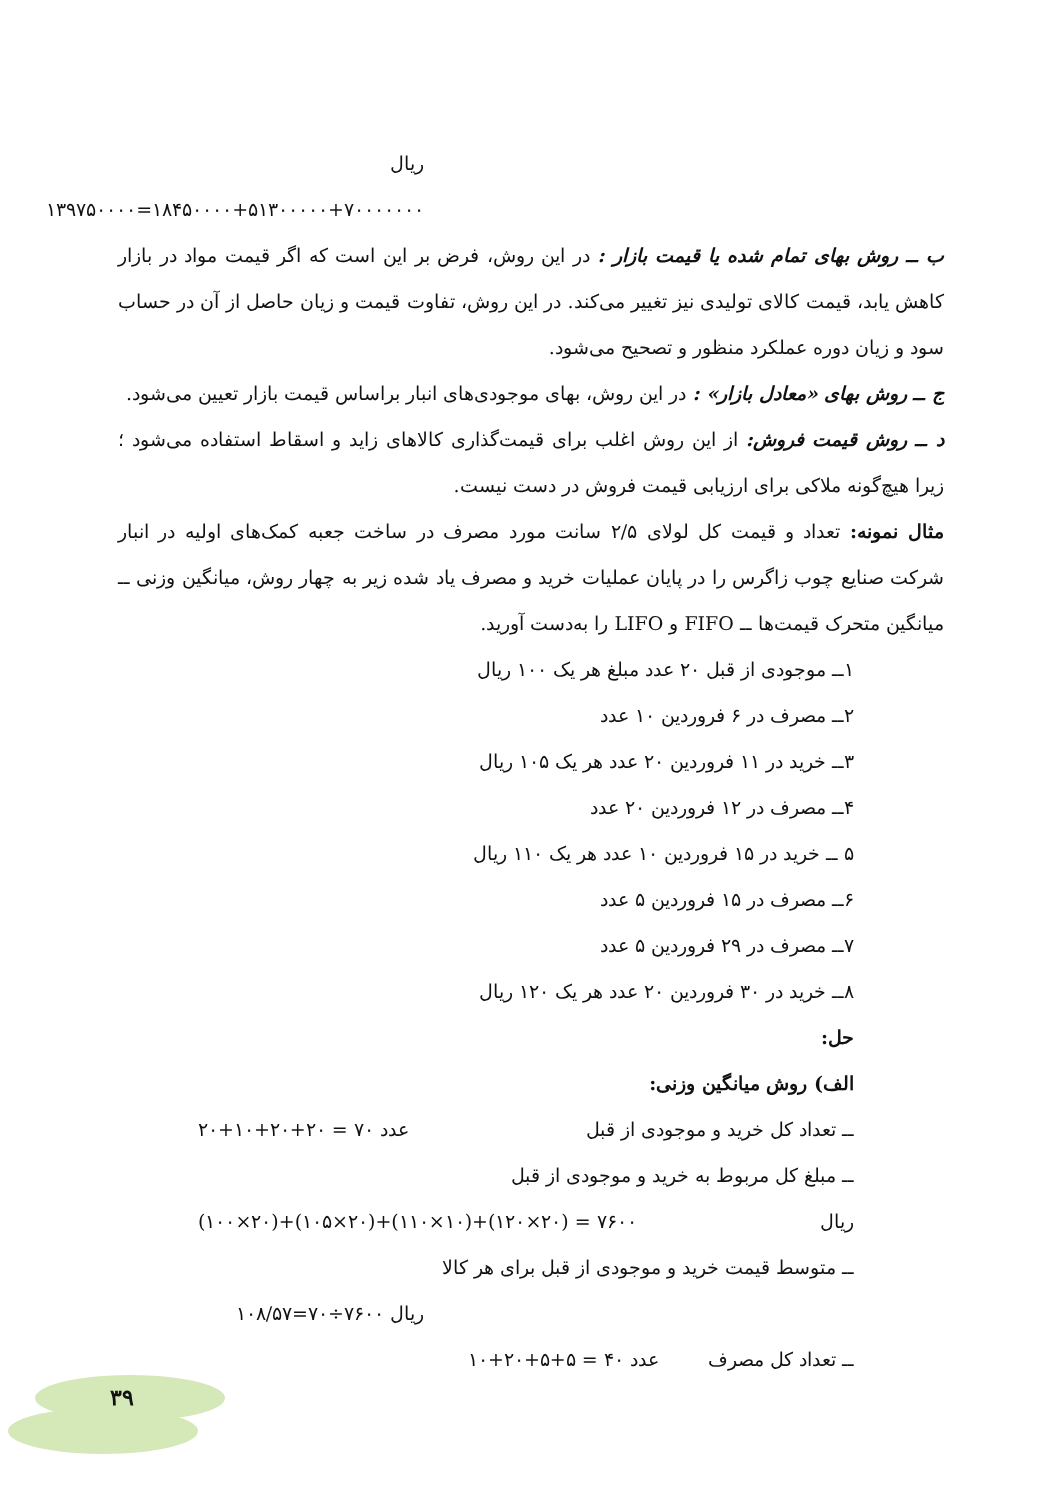ریال ۷۰۰۰۰۰۰۰+۵۱۳۰۰۰۰۰+۱۸۴۵۰۰۰۰=۱۳۹۷۵۰۰۰۰
ب ــ روش بهای تمام شده یا قیمت بازار : در این روش، فرض بر این است که اگر قیمت مواد در بازار کاهش یابد، قیمت کالای تولیدی نیز تغییر می‌کند. در این روش، تفاوت قیمت و زیان حاصل از آن در حساب سود و زیان دوره عملکرد منظور و تصحیح می‌شود.
ج ــ روش بهای «معادل بازار» : در این روش، بهای موجودی‌های انبار براساس قیمت بازار تعیین می‌شود.
د ــ روش قیمت فروش: از این روش اغلب برای قیمت‌گذاری کالاهای زاید و اسقاط استفاده می‌شود ؛ زیرا هیچ‌گونه ملاکی برای ارزیابی قیمت فروش در دست نیست.
مثال نمونه: تعداد و قیمت کل لولای ۲/۵ سانت مورد مصرف در ساخت جعبه کمک‌های اولیه در انبار شرکت صنایع چوب زاگرس را در پایان عملیات خرید و مصرف یاد شده زیر به چهار روش، میانگین وزنی ــ میانگین متحرک قیمت‌ها ــ FIFO و LIFO را به‌دست آورید.
۱ــ موجودی از قبل ۲۰ عدد مبلغ هر یک ۱۰۰ ریال
۲ــ مصرف در ۶ فروردین ۱۰ عدد
۳ــ خرید در ۱۱ فروردین ۲۰ عدد هر یک ۱۰۵ ریال
۴ــ مصرف در ۱۲ فروردین ۲۰ عدد
۵ ــ خرید در ۱۵ فروردین ۱۰ عدد هر یک ۱۱۰ ریال
۶ــ مصرف در ۱۵ فروردین ۵ عدد
۷ــ مصرف در ۲۹ فروردین ۵ عدد
۸ــ خرید در ۳۰ فروردین ۲۰ عدد هر یک ۱۲۰ ریال
حل:
الف) روش میانگین وزنی:
ــ تعداد کل خرید و موجودی از قبل عدد ۷۰ = ۲۰+۲۰+۱۰+۲۰
ــ مبلغ کل مربوط به خرید و موجودی از قبل
ریال ۷۶۰۰ = (۲۰×۱۲۰)+(۱۰×۱۱۰)+(۲۰×۱۰۵)+(۲۰×۱۰۰)
ــ متوسط قیمت خرید و موجودی از قبل برای هر کالا
ریال ۷۶۰۰÷۷۰=۱۰۸/۵۷
ــ تعداد کل مصرف عدد ۴۰ = ۵+۵+۲۰+۱۰
۳۹